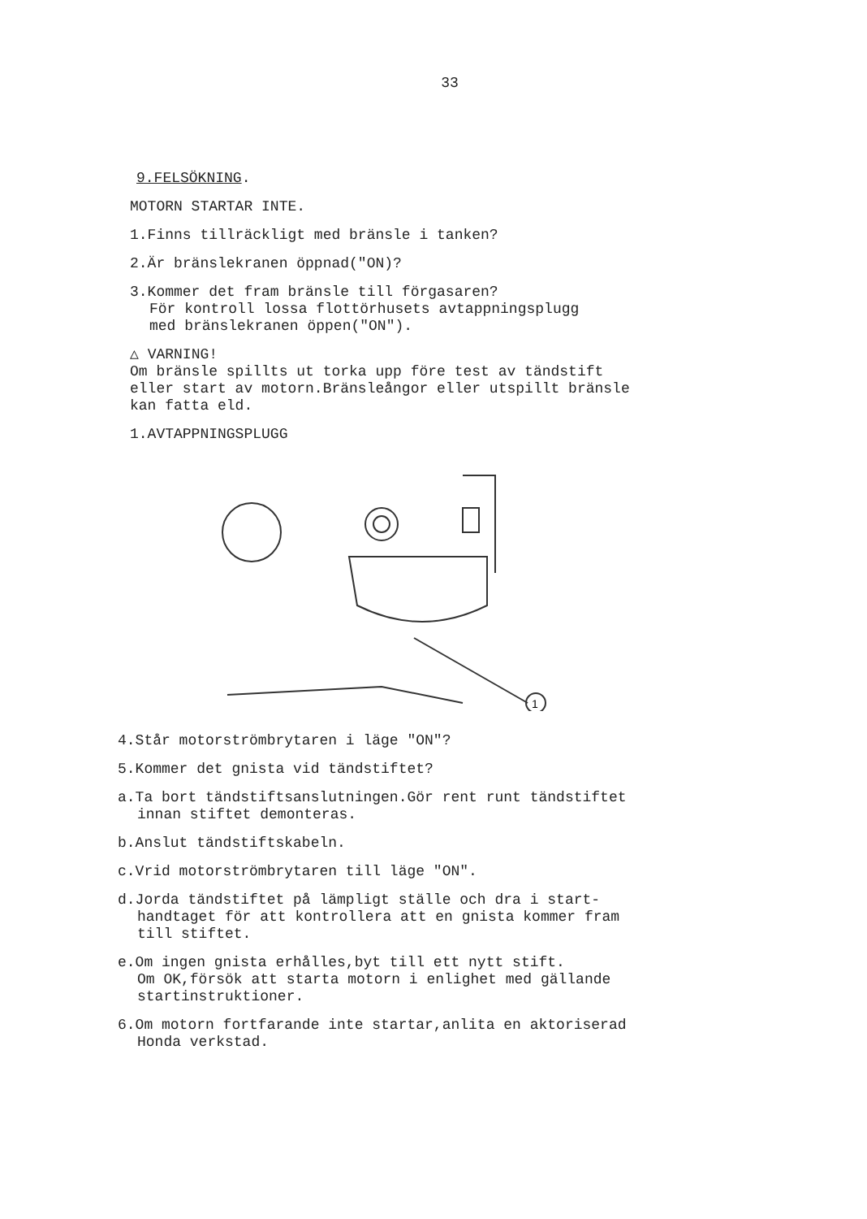33
9.FELSÖKNING.
MOTORN STARTAR INTE.
1.Finns tillräckligt med bränsle i tanken?
2.Är bränslekranen öppnad("ON)?
3.Kommer det fram bränsle till förgasaren?
För kontroll lossa flottörhusets avtappningsplugg
med bränslekranen öppen("ON").
△ VARNING!
Om bränsle spillts ut torka upp före test av tändstift
eller start av motorn.Bränsleångor eller utspillt bränsle
kan fatta eld.
1.AVTAPPNINGSPLUGG
1
4.Står motorströmbrytaren i läge "ON"?
5.Kommer det gnista vid tändstiftet?
a.Ta bort tändstiftsanslutningen.Gör rent runt tändstiftet
innan stiftet demonteras.
b.Anslut tändstiftskabeln.
c.Vrid motorströmbrytaren till läge "ON".
d.Jorda tändstiftet på lämpligt ställe och dra i start-
handtaget för att kontrollera att en gnista kommer fram
till stiftet.
e.Om ingen gnista erhålles,byt till ett nytt stift.
Om OK,försök att starta motorn i enlighet med gällande
startinstruktioner.
6.Om motorn fortfarande inte startar,anlita en aktoriserad
Honda verkstad.